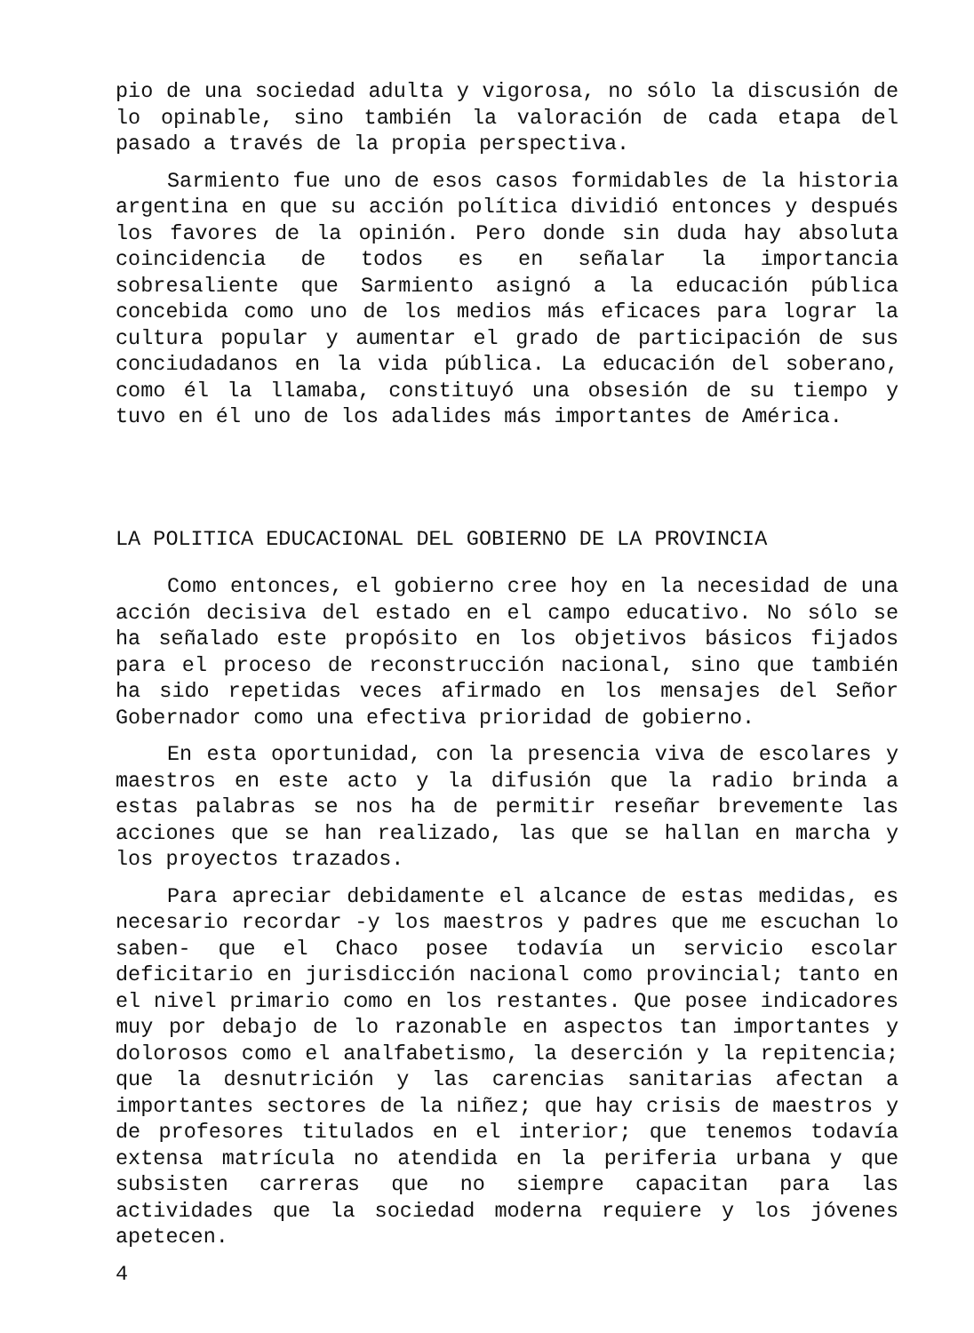pio de una sociedad adulta y vigorosa, no sólo la discusión de lo opinable, sino también la valoración de cada etapa del pasado a través de la propia perspectiva.
Sarmiento fue uno de esos casos formidables de la historia argentina en que su acción política dividió entonces y después los favores de la opinión. Pero donde sin duda hay absoluta coincidencia de todos es en señalar la importancia sobresaliente que Sarmiento asignó a la educación pública concebida como uno de los medios más eficaces para lograr la cultura popular y aumentar el grado de participación de sus conciudadanos en la vida pública. La educación del soberano, como él la llamaba, constituyó una obsesión de su tiempo y tuvo en él uno de los adalides más importantes de América.
LA POLITICA EDUCACIONAL DEL GOBIERNO DE LA PROVINCIA
Como entonces, el gobierno cree hoy en la necesidad de una acción decisiva del estado en el campo educativo. No sólo se ha señalado este propósito en los objetivos básicos fijados para el proceso de reconstrucción nacional, sino que también ha sido repetidas veces afirmado en los mensajes del Señor Gobernador como una efectiva prioridad de gobierno.
En esta oportunidad, con la presencia viva de escolares y maestros en este acto y la difusión que la radio brinda a estas palabras se nos ha de permitir reseñar brevemente las acciones que se han realizado, las que se hallan en marcha y los proyectos trazados.
Para apreciar debidamente el alcance de estas medidas, es necesario recordar -y los maestros y padres que me escuchan lo saben- que el Chaco posee todavía un servicio escolar deficitario en jurisdicción nacional como provincial; tanto en el nivel primario como en los restantes. Que posee indicadores muy por debajo de lo razonable en aspectos tan importantes y dolorosos como el analfabetismo, la deserción y la repitencia; que la desnutrición y las carencias sanitarias afectan a importantes sectores de la niñez; que hay crisis de maestros y de profesores titulados en el interior; que tenemos todavía extensa matrícula no atendida en la periferia urbana y que subsisten carreras que no siempre capacitan para las actividades que la sociedad moderna requiere y los jóvenes apetecen.
4